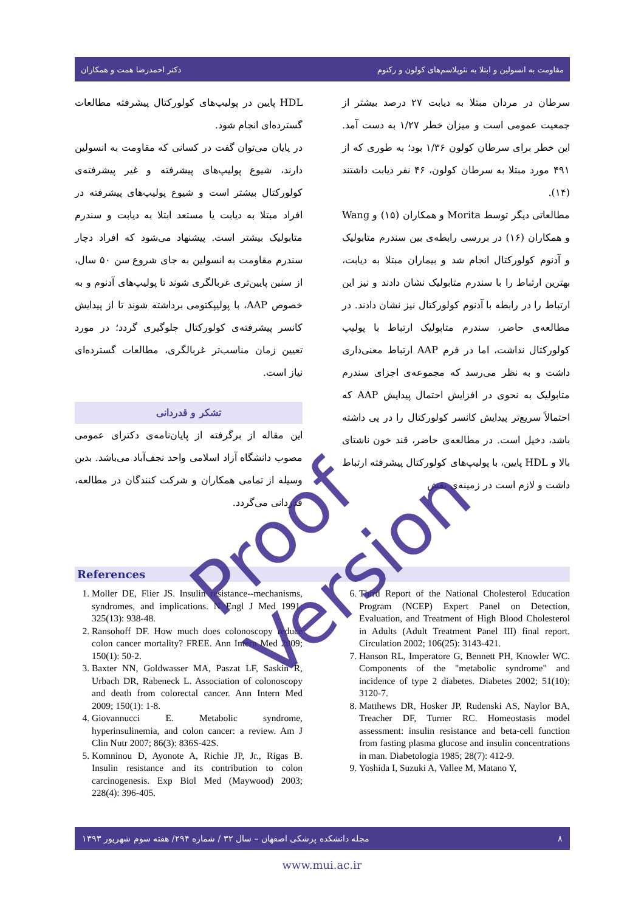دکتر احمدرضا همت و همکاران مقاومت به انسولین و ابتلا به نئوپلاسم‌های کولون و رکتوم
سرطان در مردان مبتلا به دیابت ۲۷ درصد بیشتر از جمعیت عمومی است و میزان خطر ۱/۲۷ به دست آمد. این خطر برای سرطان کولون ۱/۳۶ بود؛ به طوری که از ۴۹۱ مورد مبتلا به سرطان کولون، ۴۶ نفر دیابت داشتند (۱۴).
مطالعاتی دیگر توسط Morita و همکاران (۱۵) و Wang و همکاران (۱۶) در بررسی رابطه‌ی بین سندرم متابولیک و آدنوم کولورکتال انجام شد و بیماران مبتلا به دیابت، بهترین ارتباط را با سندرم متابولیک نشان دادند و نیز این ارتباط را در رابطه با آدنوم کولورکتال نیز نشان دادند. در مطالعه‌ی حاضر، سندرم متابولیک ارتباط با پولیپ کولورکتال نداشت، اما در فرم AAP ارتباط معنی‌داری داشت و به نظر می‌رسد که مجموعه‌ی اجزای سندرم متابولیک به نحوی در افزایش احتمال پیدایش AAP که احتمالاً سریع‌تر پیدایش کانسر کولورکتال را در پی داشته باشد، دخیل است. در مطالعه‌ی حاضر، قند خون ناشتای بالا و HDL پایین، با پولیپ‌های کولورکتال پیشرفته ارتباط داشت و لازم است در زمینه‌ی نقش
HDL پایین در پولیپ‌های کولورکتال پیشرفته مطالعات گسترده‌ای انجام شود.
در پایان می‌توان گفت در کسانی که مقاومت به انسولین دارند، شیوع پولیپ‌های پیشرفته و غیر پیشرفته‌ی کولورکتال بیشتر است و شیوع پولیپ‌های پیشرفته در افراد مبتلا به دیابت یا مستعد ابتلا به دیابت و سندرم متابولیک بیشتر است. پیشنهاد می‌شود که افراد دچار سندرم مقاومت به انسولین به جای شروع سن ۵۰ سال، از سنین پایین‌تری غربالگری شوند تا پولیپ‌های آدنوم و به خصوص AAP، با پولیپکتومی برداشته شوند تا از پیدایش کانسر پیشرفته‌ی کولورکتال جلوگیری گردد؛ در مورد تعیین زمان مناسب‌تر غربالگری، مطالعات گسترده‌ای نیاز است.
تشکر و قدردانی
این مقاله از برگرفته از پایان‌نامه‌ی دکترای عمومی مصوب دانشگاه آزاد اسلامی واحد نجف‌آباد می‌باشد. بدین وسیله از تمامی همکاران و شرکت کنندگان در مطالعه، قدردانی می‌گردد.
References
1. Moller DE, Flier JS. Insulin resistance--mechanisms, syndromes, and implications. N Engl J Med 1991; 325(13): 938-48.
2. Ransohoff DF. How much does colonoscopy reduce colon cancer mortality? FREE. Ann Intern Med 2009; 150(1): 50-2.
3. Baxter NN, Goldwasser MA, Paszat LF, Saskin R, Urbach DR, Rabeneck L. Association of colonoscopy and death from colorectal cancer. Ann Intern Med 2009; 150(1): 1-8.
4. Giovannucci E. Metabolic syndrome, hyperinsulinemia, and colon cancer: a review. Am J Clin Nutr 2007; 86(3): 836S-42S.
5. Komninou D, Ayonote A, Richie JP, Jr., Rigas B. Insulin resistance and its contribution to colon carcinogenesis. Exp Biol Med (Maywood) 2003; 228(4): 396-405.
6. Third Report of the National Cholesterol Education Program (NCEP) Expert Panel on Detection, Evaluation, and Treatment of High Blood Cholesterol in Adults (Adult Treatment Panel III) final report. Circulation 2002; 106(25): 3143-421.
7. Hanson RL, Imperatore G, Bennett PH, Knowler WC. Components of the "metabolic syndrome" and incidence of type 2 diabetes. Diabetes 2002; 51(10): 3120-7.
8. Matthews DR, Hosker JP, Rudenski AS, Naylor BA, Treacher DF, Turner RC. Homeostasis model assessment: insulin resistance and beta-cell function from fasting plasma glucose and insulin concentrations in man. Diabetologia 1985; 28(7): 412-9.
9. Yoshida I, Suzuki A, Vallee M, Matano Y,
مجله دانشکده پزشکی اصفهان – سال ۳۲ / شماره ۲۹۴/ هفته سوم شهریور ۱۳۹۳ ۸
www.mui.ac.ir
Proof Version